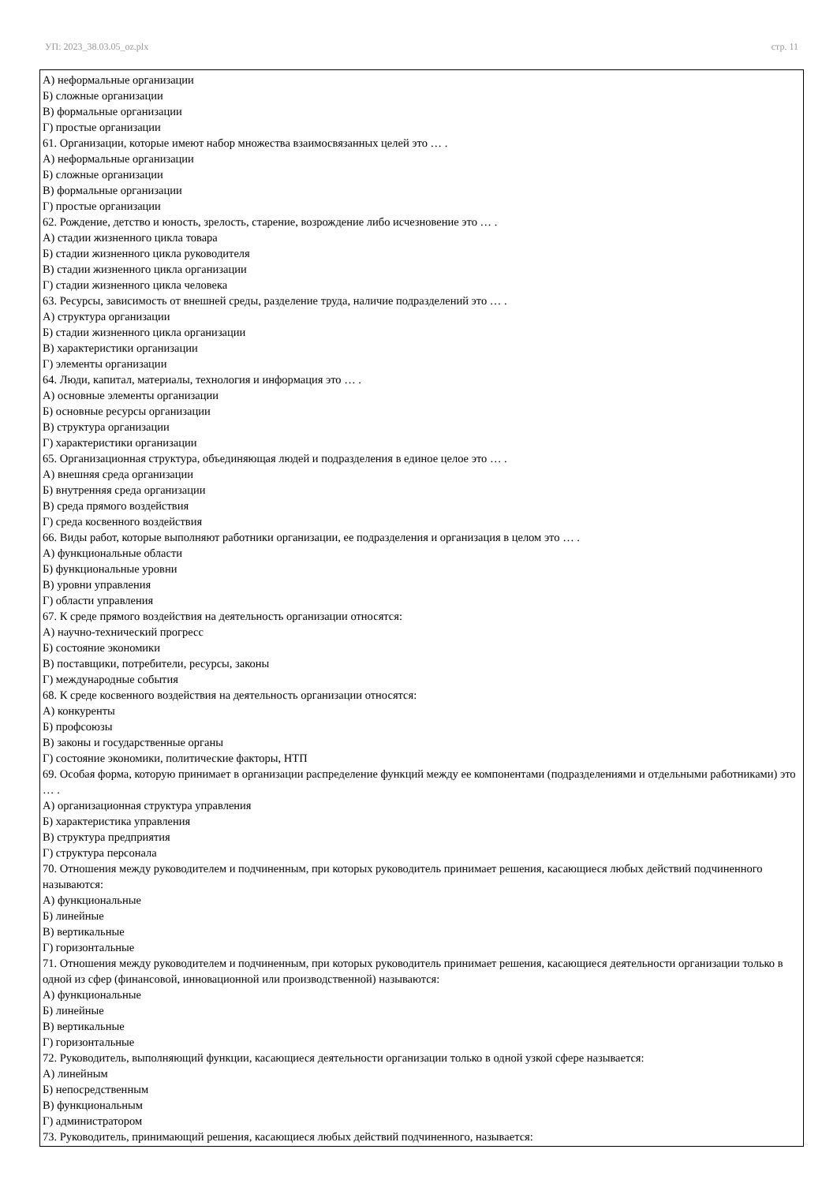УП: 2023_38.03.05_oz.plx стр. 11
А) неформальные организации
Б) сложные организации
В) формальные организации
Г) простые организации
61. Организации, которые имеют набор множества взаимосвязанных целей это … .
А) неформальные организации
Б) сложные организации
В) формальные организации
Г) простые организации
62. Рождение, детство и юность, зрелость, старение, возрождение либо исчезновение это … .
А) стадии жизненного цикла товара
Б) стадии жизненного цикла руководителя
В) стадии жизненного цикла организации
Г) стадии жизненного цикла человека
63. Ресурсы, зависимость от внешней среды, разделение труда, наличие подразделений это … .
А) структура организации
Б) стадии жизненного цикла организации
В) характеристики организации
Г) элементы организации
64. Люди, капитал, материалы, технология и информация это … .
А) основные элементы организации
Б) основные ресурсы организации
В) структура организации
Г) характеристики организации
65. Организационная структура, объединяющая людей и подразделения в единое целое это … .
А) внешняя среда организации
Б) внутренняя среда организации
В) среда прямого воздействия
Г) среда косвенного воздействия
66. Виды работ, которые выполняют работники организации, ее подразделения и организация в целом это … .
А) функциональные области
Б) функциональные уровни
В) уровни управления
Г) области управления
67. К среде прямого воздействия на деятельность организации относятся:
А) научно-технический прогресс
Б) состояние экономики
В) поставщики, потребители, ресурсы, законы
Г) международные события
68. К среде косвенного воздействия на деятельность организации относятся:
А) конкуренты
Б) профсоюзы
В) законы и государственные органы
Г) состояние экономики, политические факторы, НТП
69. Особая форма, которую принимает в организации распределение функций между ее компонентами (подразделениями и отдельными работниками) это … .
А) организационная структура управления
Б) характеристика управления
В) структура предприятия
Г) структура персонала
70. Отношения между руководителем и подчиненным, при которых руководитель принимает решения, касающиеся любых действий подчиненного называются:
А) функциональные
Б) линейные
В) вертикальные
Г) горизонтальные
71. Отношения между руководителем и подчиненным, при которых руководитель принимает решения, касающиеся деятельности организации только в одной из сфер (финансовой, инновационной или производственной) называются:
А) функциональные
Б) линейные
В) вертикальные
Г) горизонтальные
72. Руководитель, выполняющий функции, касающиеся деятельности организации только в одной узкой сфере называется:
А) линейным
Б) непосредственным
В) функциональным
Г) администратором
73. Руководитель, принимающий решения, касающиеся любых действий подчиненного, называется: